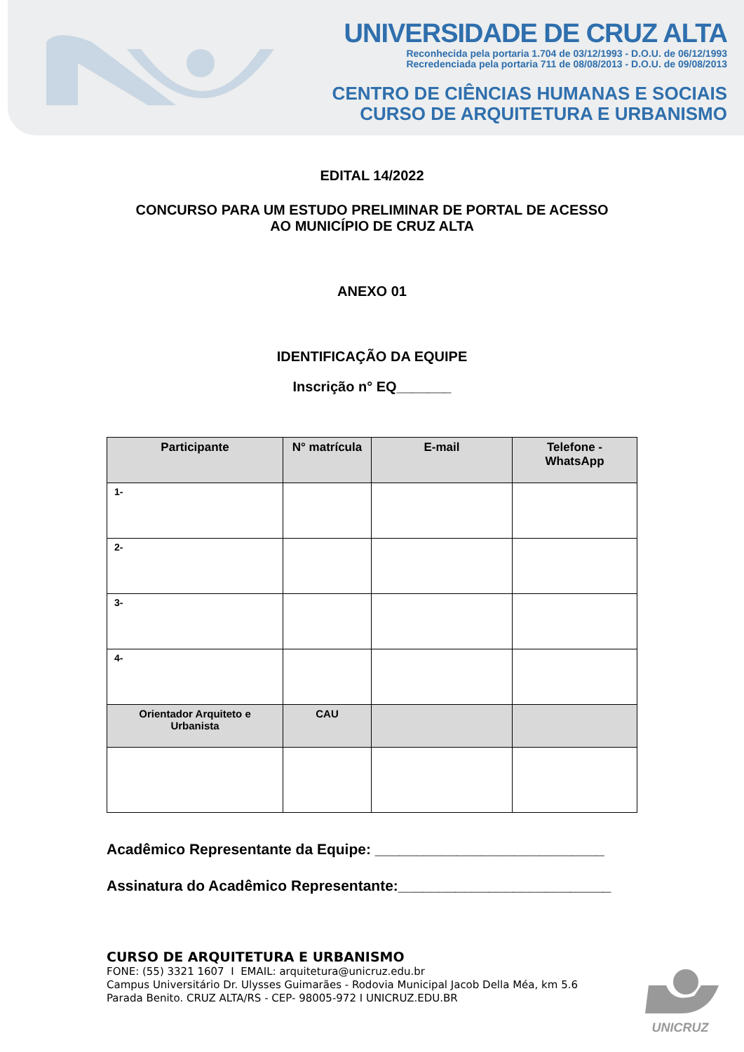UNIVERSIDADE DE CRUZ ALTA
Reconhecida pela portaria 1.704 de 03/12/1993 - D.O.U. de 06/12/1993
Recredenciada pela portaria 711 de 08/08/2013 - D.O.U. de 09/08/2013
CENTRO DE CIÊNCIAS HUMANAS E SOCIAIS
CURSO DE ARQUITETURA E URBANISMO
EDITAL 14/2022
CONCURSO PARA UM ESTUDO PRELIMINAR DE PORTAL DE ACESSO
AO MUNICÍPIO DE CRUZ ALTA
ANEXO 01
IDENTIFICAÇÃO DA EQUIPE
Inscrição n° EQ_______
| Participante | N° matrícula | E-mail | Telefone - WhatsApp |
| --- | --- | --- | --- |
| 1- | | | |
| 2- | | | |
| 3- | | | |
| 4- | | | |
| Orientador Arquiteto e Urbanista | CAU | | |
Acadêmico Representante da Equipe: ____________________________
Assinatura do Acadêmico Representante:__________________________
CURSO DE ARQUITETURA E URBANISMO
FONE: (55) 3321 1607 I EMAIL: arquitetura@unicruz.edu.br
Campus Universitário Dr. Ulysses Guimarães - Rodovia Municipal Jacob Della Méa, km 5.6
Parada Benito. CRUZ ALTA/RS - CEP- 98005-972 I UNICRUZ.EDU.BR
UNICRUZ